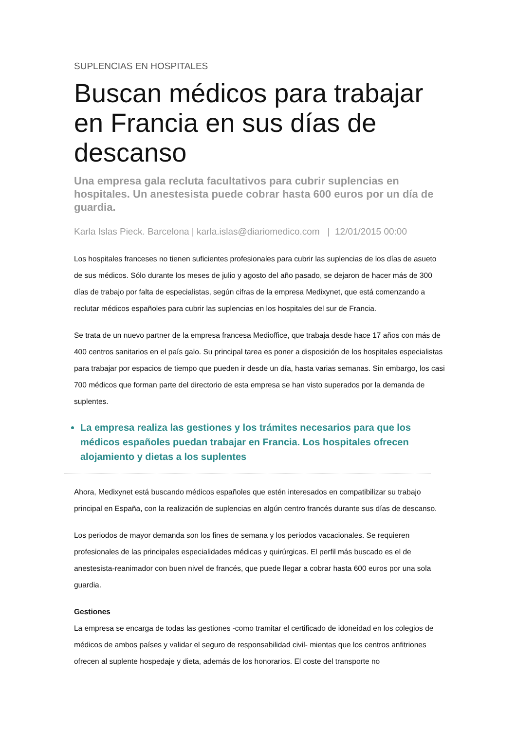SUPLENCIAS EN HOSPITALES
Buscan médicos para trabajar en Francia en sus días de descanso
Una empresa gala recluta facultativos para cubrir suplencias en hospitales. Un anestesista puede cobrar hasta 600 euros por un día de guardia.
Karla Islas Pieck. Barcelona | karla.islas@diariomedico.com | 12/01/2015 00:00
Los hospitales franceses no tienen suficientes profesionales para cubrir las suplencias de los días de asueto de sus médicos. Sólo durante los meses de julio y agosto del año pasado, se dejaron de hacer más de 300 días de trabajo por falta de especialistas, según cifras de la empresa Medixynet, que está comenzando a reclutar médicos españoles para cubrir las suplencias en los hospitales del sur de Francia.
Se trata de un nuevo partner de la empresa francesa Medioffice, que trabaja desde hace 17 años con más de 400 centros sanitarios en el país galo. Su principal tarea es poner a disposición de los hospitales especialistas para trabajar por espacios de tiempo que pueden ir desde un día, hasta varias semanas. Sin embargo, los casi 700 médicos que forman parte del directorio de esta empresa se han visto superados por la demanda de suplentes.
La empresa realiza las gestiones y los trámites necesarios para que los médicos españoles puedan trabajar en Francia. Los hospitales ofrecen alojamiento y dietas a los suplentes
Ahora, Medixynet está buscando médicos españoles que estén interesados en compatibilizar su trabajo principal en España, con la realización de suplencias en algún centro francés durante sus días de descanso.
Los periodos de mayor demanda son los fines de semana y los periodos vacacionales. Se requieren profesionales de las principales especialidades médicas y quirúrgicas. El perfil más buscado es el de anestesista-reanimador con buen nivel de francés, que puede llegar a cobrar hasta 600 euros por una sola guardia.
Gestiones
La empresa se encarga de todas las gestiones -como tramitar el certificado de idoneidad en los colegios de médicos de ambos países y validar el seguro de responsabilidad civil- mientas que los centros anfitriones ofrecen al suplente hospedaje y dieta, además de los honorarios. El coste del transporte no